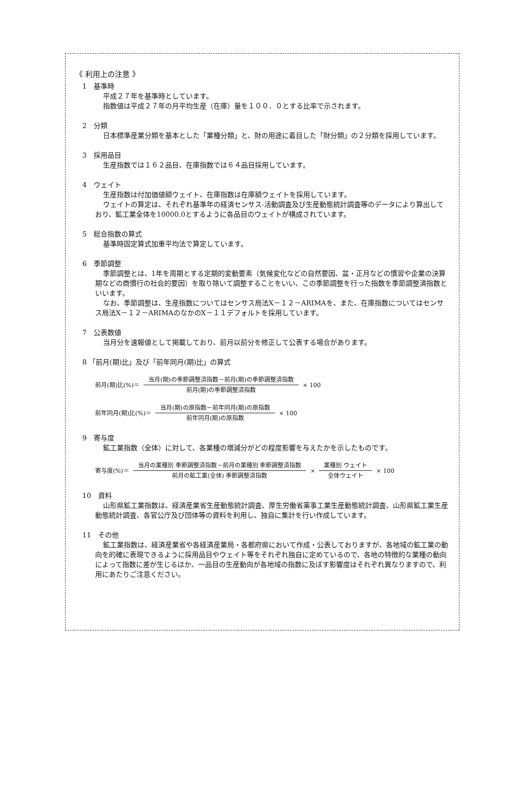《 利用上の注意 》
1　基準時
平成２７年を基準時としています。
指数値は平成２７年の月平均生産（在庫）量を１００．０とする比率で示されます。
2　分類
日本標準産業分類を基本とした「業種分類」と、財の用途に着目した「財分類」の２分類を採用しています。
3　採用品目
生産指数では１６２品目、在庫指数では６４品目採用しています。
4　ウェイト
生産指数は付加価値額ウェイト、在庫指数は在庫額ウェイトを採用しています。
ウェイトの算定は、それぞれ基準年の経済センサス-活動調査及び生産動態統計調査等のデータにより算出しており、鉱工業全体を10000.0とするように各品目のウェイトが構成されています。
5　総合指数の算式
基準時固定算式加重平均法で算定しています。
6　季節調整
季節調整とは、1年を周期とする定期的変動要素（気候変化などの自然要因、盆・正月などの慣習や企業の決算期などの商慣行の社会的要因）を取り除いて調整することをいい、この季節調整を行った指数を季節調整済指数といいます。
なお、季節調整は、生産指数についてはセンサス局法X－１２－ARIMAを、また、在庫指数についてはセンサス局法X－１２－ARIMAのなかのX－１１デフォルトを採用しています。
7　公表数値
当月分を速報値として掲載しており、前月以前分を修正して公表する場合があります。
8 「前月(期)比」及び「前年同月(期)比」の算式
前月(期)比(%)＝ 当月(期)の季節調整済指数－前月(期)の季節調整済指数 前月(期)の季節調整済指数 × 100
前年同月(期)比(%)＝ 当月(期)の原指数－前年同月(期)の原指数 前年同月(期)の原指数 × 100
9　寄与度
鉱工業指数（全体）に対して、各業種の増減分がどの程度影響を与えたかを示したものです。
寄与度(%)＝ 当月の業種別 季節調整済指数－前月の業種別 季節調整済指数 前月の鉱工業(全体) 季節調整済指数 × 業種別 ウェイト 全体ウェイト × 100
10　資料
山形県鉱工業指数は、経済産業省生産動態統計調査、厚生労働省薬事工業生産動態統計調査、山形県鉱工業生産動態統計調査、各官公庁及び団体等の資料を利用し、独自に集計を行い作成しています。
11　その他
鉱工業指数は、経済産業省や各経済産業局・各都府県において作成・公表しておりますが、各地域の鉱工業の動向を的確に表現できるように採用品目やウェイト等をそれぞれ独自に定めているので、各地の特徴的な業種の動向によって指数に差が生じるほか、一品目の生産動向が各地域の指数に及ぼす影響度はそれぞれ異なりますので、利用にあたりご注意ください。